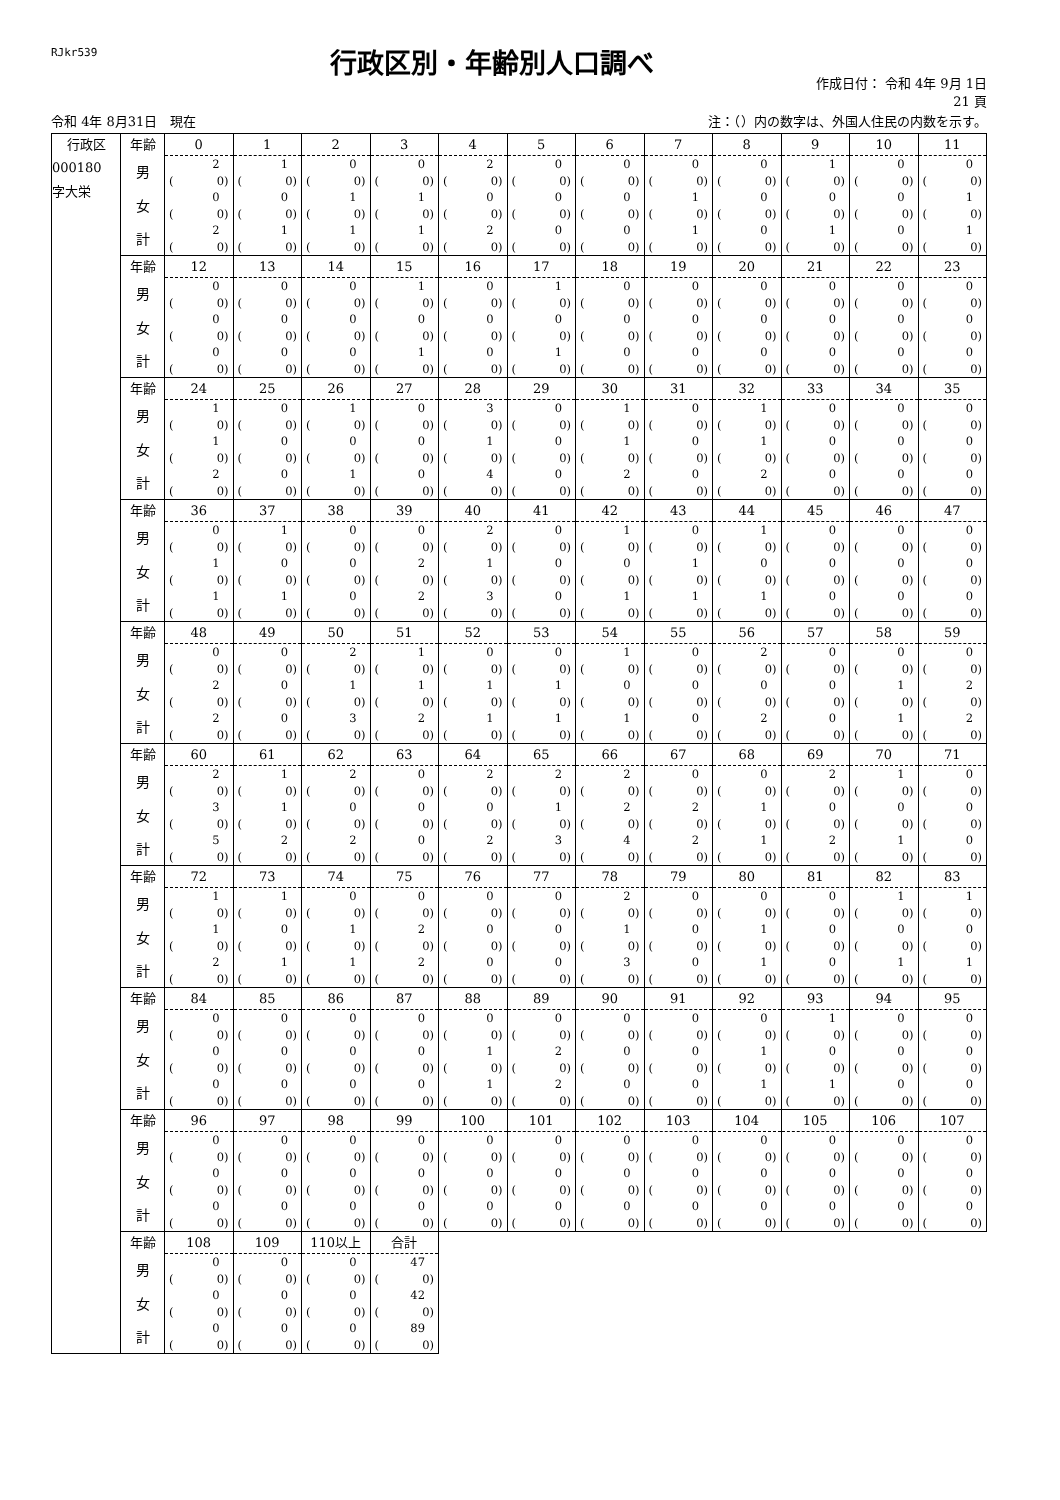RJkr539
行政区別・年齢別人口調べ
作成日付： 令和 4年 9月 1日
21 頁
令和 4年 8月31日　現在 注：（）内の数字は、外国人住民の内数を示す。
| 行政区 | 年齢 | 0 | 1 | 2 | 3 | 4 | 5 | 6 | 7 | 8 | 9 | 10 | 11 |
| 000180 字大栄 | 男 | 2 | 1 | 0 | 0 | 2 | 0 | 0 | 0 | 0 | 1 | 0 | 0 |
| | | ( 0) | ( 0) | ( 0) | ( 0) | ( 0) | ( 0) | ( 0) | ( 0) | ( 0) | ( 0) | ( 0) | ( 0) |
| | 女 | 0 | 0 | 1 | 1 | 0 | 0 | 0 | 1 | 0 | 0 | 0 | 1 |
| | | ( 0) | ( 0) | ( 0) | ( 0) | ( 0) | ( 0) | ( 0) | ( 0) | ( 0) | ( 0) | ( 0) | ( 0) |
| | 計 | 2 | 1 | 1 | 1 | 2 | 0 | 0 | 1 | 0 | 1 | 0 | 1 |
| | | ( 0) | ( 0) | ( 0) | ( 0) | ( 0) | ( 0) | ( 0) | ( 0) | ( 0) | ( 0) | ( 0) | ( 0) |
| | 年齢 | 12 | 13 | 14 | 15 | 16 | 17 | 18 | 19 | 20 | 21 | 22 | 23 |
| | 男 | 0 | 0 | 0 | 1 | 0 | 1 | 0 | 0 | 0 | 0 | 0 | 0 |
| | | ( 0) | ( 0) | ( 0) | ( 0) | ( 0) | ( 0) | ( 0) | ( 0) | ( 0) | ( 0) | ( 0) | ( 0) |
| | 女 | 0 | 0 | 0 | 0 | 0 | 0 | 0 | 0 | 0 | 0 | 0 | 0 |
| | | ( 0) | ( 0) | ( 0) | ( 0) | ( 0) | ( 0) | ( 0) | ( 0) | ( 0) | ( 0) | ( 0) | ( 0) |
| | 計 | 0 | 0 | 0 | 1 | 0 | 1 | 0 | 0 | 0 | 0 | 0 | 0 |
| | | ( 0) | ( 0) | ( 0) | ( 0) | ( 0) | ( 0) | ( 0) | ( 0) | ( 0) | ( 0) | ( 0) | ( 0) |
| | 年齢 | 24 | 25 | 26 | 27 | 28 | 29 | 30 | 31 | 32 | 33 | 34 | 35 |
| | 男 | 1 | 0 | 1 | 0 | 3 | 0 | 1 | 0 | 1 | 0 | 0 | 0 |
| | | ( 0) | ( 0) | ( 0) | ( 0) | ( 0) | ( 0) | ( 0) | ( 0) | ( 0) | ( 0) | ( 0) | ( 0) |
| | 女 | 1 | 0 | 0 | 0 | 1 | 0 | 1 | 0 | 1 | 0 | 0 | 0 |
| | | ( 0) | ( 0) | ( 0) | ( 0) | ( 0) | ( 0) | ( 0) | ( 0) | ( 0) | ( 0) | ( 0) | ( 0) |
| | 計 | 2 | 0 | 1 | 0 | 4 | 0 | 2 | 0 | 2 | 0 | 0 | 0 |
| | | ( 0) | ( 0) | ( 0) | ( 0) | ( 0) | ( 0) | ( 0) | ( 0) | ( 0) | ( 0) | ( 0) | ( 0) |
| | 年齢 | 36 | 37 | 38 | 39 | 40 | 41 | 42 | 43 | 44 | 45 | 46 | 47 |
| | 男 | 0 | 1 | 0 | 0 | 2 | 0 | 1 | 0 | 1 | 0 | 0 | 0 |
| | | ( 0) | ( 0) | ( 0) | ( 0) | ( 0) | ( 0) | ( 0) | ( 0) | ( 0) | ( 0) | ( 0) | ( 0) |
| | 女 | 1 | 0 | 0 | 2 | 1 | 0 | 0 | 1 | 0 | 0 | 0 | 0 |
| | | ( 0) | ( 0) | ( 0) | ( 0) | ( 0) | ( 0) | ( 0) | ( 0) | ( 0) | ( 0) | ( 0) | ( 0) |
| | 計 | 1 | 1 | 0 | 2 | 3 | 0 | 1 | 1 | 1 | 0 | 0 | 0 |
| | | ( 0) | ( 0) | ( 0) | ( 0) | ( 0) | ( 0) | ( 0) | ( 0) | ( 0) | ( 0) | ( 0) | ( 0) |
| | 年齢 | 48 | 49 | 50 | 51 | 52 | 53 | 54 | 55 | 56 | 57 | 58 | 59 |
| | 男 | 0 | 0 | 2 | 1 | 0 | 0 | 1 | 0 | 2 | 0 | 0 | 0 |
| | | ( 0) | ( 0) | ( 0) | ( 0) | ( 0) | ( 0) | ( 0) | ( 0) | ( 0) | ( 0) | ( 0) | ( 0) |
| | 女 | 2 | 0 | 1 | 1 | 1 | 1 | 0 | 0 | 0 | 0 | 1 | 2 |
| | | ( 0) | ( 0) | ( 0) | ( 0) | ( 0) | ( 0) | ( 0) | ( 0) | ( 0) | ( 0) | ( 0) | ( 0) |
| | 計 | 2 | 0 | 3 | 2 | 1 | 1 | 1 | 0 | 2 | 0 | 1 | 2 |
| | | ( 0) | ( 0) | ( 0) | ( 0) | ( 0) | ( 0) | ( 0) | ( 0) | ( 0) | ( 0) | ( 0) | ( 0) |
| | 年齢 | 60 | 61 | 62 | 63 | 64 | 65 | 66 | 67 | 68 | 69 | 70 | 71 |
| | 男 | 2 | 1 | 2 | 0 | 2 | 2 | 2 | 0 | 0 | 2 | 1 | 0 |
| | | ( 0) | ( 0) | ( 0) | ( 0) | ( 0) | ( 0) | ( 0) | ( 0) | ( 0) | ( 0) | ( 0) | ( 0) |
| | 女 | 3 | 1 | 0 | 0 | 0 | 1 | 2 | 2 | 1 | 0 | 0 | 0 |
| | | ( 0) | ( 0) | ( 0) | ( 0) | ( 0) | ( 0) | ( 0) | ( 0) | ( 0) | ( 0) | ( 0) | ( 0) |
| | 計 | 5 | 2 | 2 | 0 | 2 | 3 | 4 | 2 | 1 | 2 | 1 | 0 |
| | | ( 0) | ( 0) | ( 0) | ( 0) | ( 0) | ( 0) | ( 0) | ( 0) | ( 0) | ( 0) | ( 0) | ( 0) |
| | 年齢 | 72 | 73 | 74 | 75 | 76 | 77 | 78 | 79 | 80 | 81 | 82 | 83 |
| | 男 | 1 | 1 | 0 | 0 | 0 | 0 | 2 | 0 | 0 | 0 | 1 | 1 |
| | | ( 0) | ( 0) | ( 0) | ( 0) | ( 0) | ( 0) | ( 0) | ( 0) | ( 0) | ( 0) | ( 0) | ( 0) |
| | 女 | 1 | 0 | 1 | 2 | 0 | 0 | 1 | 0 | 1 | 0 | 0 | 0 |
| | | ( 0) | ( 0) | ( 0) | ( 0) | ( 0) | ( 0) | ( 0) | ( 0) | ( 0) | ( 0) | ( 0) | ( 0) |
| | 計 | 2 | 1 | 1 | 2 | 0 | 0 | 3 | 0 | 1 | 0 | 1 | 1 |
| | | ( 0) | ( 0) | ( 0) | ( 0) | ( 0) | ( 0) | ( 0) | ( 0) | ( 0) | ( 0) | ( 0) | ( 0) |
| | 年齢 | 84 | 85 | 86 | 87 | 88 | 89 | 90 | 91 | 92 | 93 | 94 | 95 |
| | 男 | 0 | 0 | 0 | 0 | 0 | 0 | 0 | 0 | 0 | 1 | 0 | 0 |
| | | ( 0) | ( 0) | ( 0) | ( 0) | ( 0) | ( 0) | ( 0) | ( 0) | ( 0) | ( 0) | ( 0) | ( 0) |
| | 女 | 0 | 0 | 0 | 0 | 1 | 2 | 0 | 0 | 1 | 0 | 0 | 0 |
| | | ( 0) | ( 0) | ( 0) | ( 0) | ( 0) | ( 0) | ( 0) | ( 0) | ( 0) | ( 0) | ( 0) | ( 0) |
| | 計 | 0 | 0 | 0 | 0 | 1 | 2 | 0 | 0 | 1 | 1 | 0 | 0 |
| | | ( 0) | ( 0) | ( 0) | ( 0) | ( 0) | ( 0) | ( 0) | ( 0) | ( 0) | ( 0) | ( 0) | ( 0) |
| | 年齢 | 96 | 97 | 98 | 99 | 100 | 101 | 102 | 103 | 104 | 105 | 106 | 107 |
| | 男 | 0 | 0 | 0 | 0 | 0 | 0 | 0 | 0 | 0 | 0 | 0 | 0 |
| | | ( 0) | ( 0) | ( 0) | ( 0) | ( 0) | ( 0) | ( 0) | ( 0) | ( 0) | ( 0) | ( 0) | ( 0) |
| | 女 | 0 | 0 | 0 | 0 | 0 | 0 | 0 | 0 | 0 | 0 | 0 | 0 |
| | | ( 0) | ( 0) | ( 0) | ( 0) | ( 0) | ( 0) | ( 0) | ( 0) | ( 0) | ( 0) | ( 0) | ( 0) |
| | 計 | 0 | 0 | 0 | 0 | 0 | 0 | 0 | 0 | 0 | 0 | 0 | 0 |
| | | ( 0) | ( 0) | ( 0) | ( 0) | ( 0) | ( 0) | ( 0) | ( 0) | ( 0) | ( 0) | ( 0) | ( 0) |
| | 年齢 | 108 | 109 | 110以上 | 合計 | | | | | | | | |
| | 男 | 0 | 0 | 0 | 47 | | | | | | | | |
| | | ( 0) | ( 0) | ( 0) | ( 0) | | | | | | | | |
| | 女 | 0 | 0 | 0 | 42 | | | | | | | | |
| | | ( 0) | ( 0) | ( 0) | ( 0) | | | | | | | | |
| | 計 | 0 | 0 | 0 | 89 | | | | | | | | |
| | | ( 0) | ( 0) | ( 0) | ( 0) | | | | | | | | |